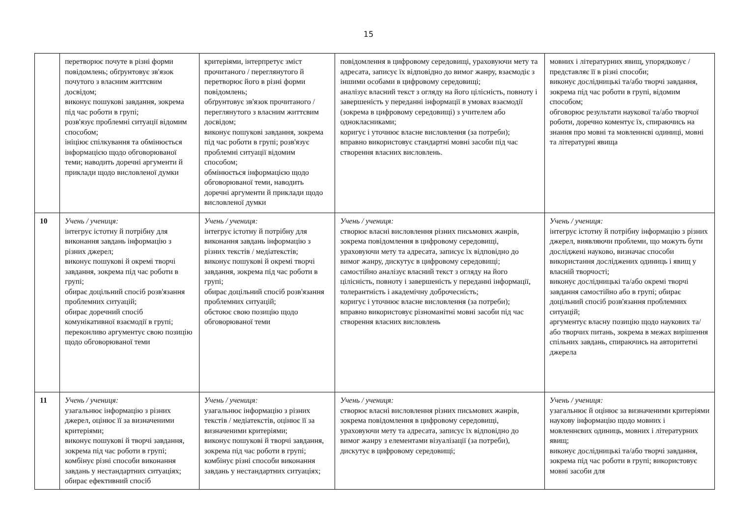15
| | перетворює почуте в різні форми повідомлень; обґрунтовує зв'язок почутого з власним життєвим досвідом; виконує пошукові завдання, зокрема під час роботи в групі; розв'язує проблемні ситуації відомим способом; ініціює спілкування та обмінюється інформацією щодо обговорюваної теми; наводить доречні аргументи й приклади щодо висловленої думки | критеріями, інтерпретує зміст прочитаного / переглянутого й перетворює його в різні форми повідомлень; обґрунтовує зв'язок прочитаного / переглянутого з власним життєвим досвідом; виконує пошукові завдання, зокрема під час роботи в групі; розв'язує проблемні ситуації відомим способом; обмінюється інформацією щодо обговорюваної теми, наводить доречні аргументи й приклади щодо висловленої думки | повідомлення в цифровому середовищі, ураховуючи мету та адресата, записує їх відповідно до вимог жанру, взаємодіє з іншими особами в цифровому середовищі; аналізує власний текст з огляду на його цілісність, повноту і завершеність у переданні інформації в умовах взаємодії (зокрема в цифровому середовищі) з учителем або однокласниками; коригує і уточнює власне висловлення (за потреби); вправно використовує стандартні мовні засоби під час створення власних висловлень. | мовних і літературних явищ, упорядковує / представляє її в різні способи; виконує дослідницькі та/або творчі завдання, зокрема під час роботи в групі, відомим способом; обговорює результати наукової та/або творчої роботи, доречно коментує їх, спираючись на знання про мовні та мовленнєві одиниці, мовні та літературні явища |
| 10 | Учень / учениця: інтегрує істотну й потрібну для виконання завдань інформацію з різних джерел; виконує пошукові й окремі творчі завдання, зокрема під час роботи в групі; обирає доцільний спосіб розв'язання проблемних ситуацій; обирає доречний спосіб комунікативної взаємодії в групі; переконливо аргументує свою позицію щодо обговорюваної теми | Учень / учениця: інтегрує істотну й потрібну для виконання завдань інформацію з різних текстів / медіатекстів; виконує пошукові й окремі творчі завдання, зокрема під час роботи в групі; обирає доцільний спосіб розв'язання проблемних ситуацій; обстоює свою позицію щодо обговорюваної теми | Учень / учениця: створює власні висловлення різних письмових жанрів, зокрема повідомлення в цифровому середовищі, ураховуючи мету та адресата, записує їх відповідно до вимог жанру, дискутує в цифровому середовищі; самостійно аналізує власний текст з огляду на його цілісність, повноту і завершеність у переданні інформації, толерантність і академічну доброчесність; коригує і уточнює власне висловлення (за потреби); вправно використовує різноманітні мовні засоби під час створення власних висловлень | Учень / учениця: інтегрує істотну й потрібну інформацію з різних джерел, виявляючи проблеми, що можуть бути досліджені науково, визначає способи використання досліджених одиниць і явищ у власній творчості; виконує дослідницькі та/або окремі творчі завдання самостійно або в групі; обирає доцільний спосіб розв'язання проблемних ситуацій; аргументує власну позицію щодо наукових та/або творчих питань, зокрема в межах вирішення спільних завдань, спираючись на авторитетні джерела |
| 11 | Учень / учениця: узагальнює інформацію з різних джерел, оцінює її за визначеними критеріями; виконує пошукові й творчі завдання, зокрема під час роботи в групі; комбінує різні способи виконання завдань у нестандартних ситуаціях; обирає ефективний спосіб | Учень / учениця: узагальнює інформацію з різних текстів / медіатекстів, оцінює її за визначеними критеріями; виконує пошукові й творчі завдання, зокрема під час роботи в групі; комбінує різні способи виконання завдань у нестандартних ситуаціях; | Учень / учениця: створює власні висловлення різних письмових жанрів, зокрема повідомлення в цифровому середовищі, ураховуючи мету та адресата, записує їх відповідно до вимог жанру з елементами візуалізації (за потреби), дискутує в цифровому середовищі; | Учень / учениця: узагальнює й оцінює за визначеними критеріями наукову інформацію щодо мовних і мовленнєвих одиниць, мовних і літературних явищ; виконує дослідницькі та/або творчі завдання, зокрема під час роботи в групі; використовує мовні засоби для |